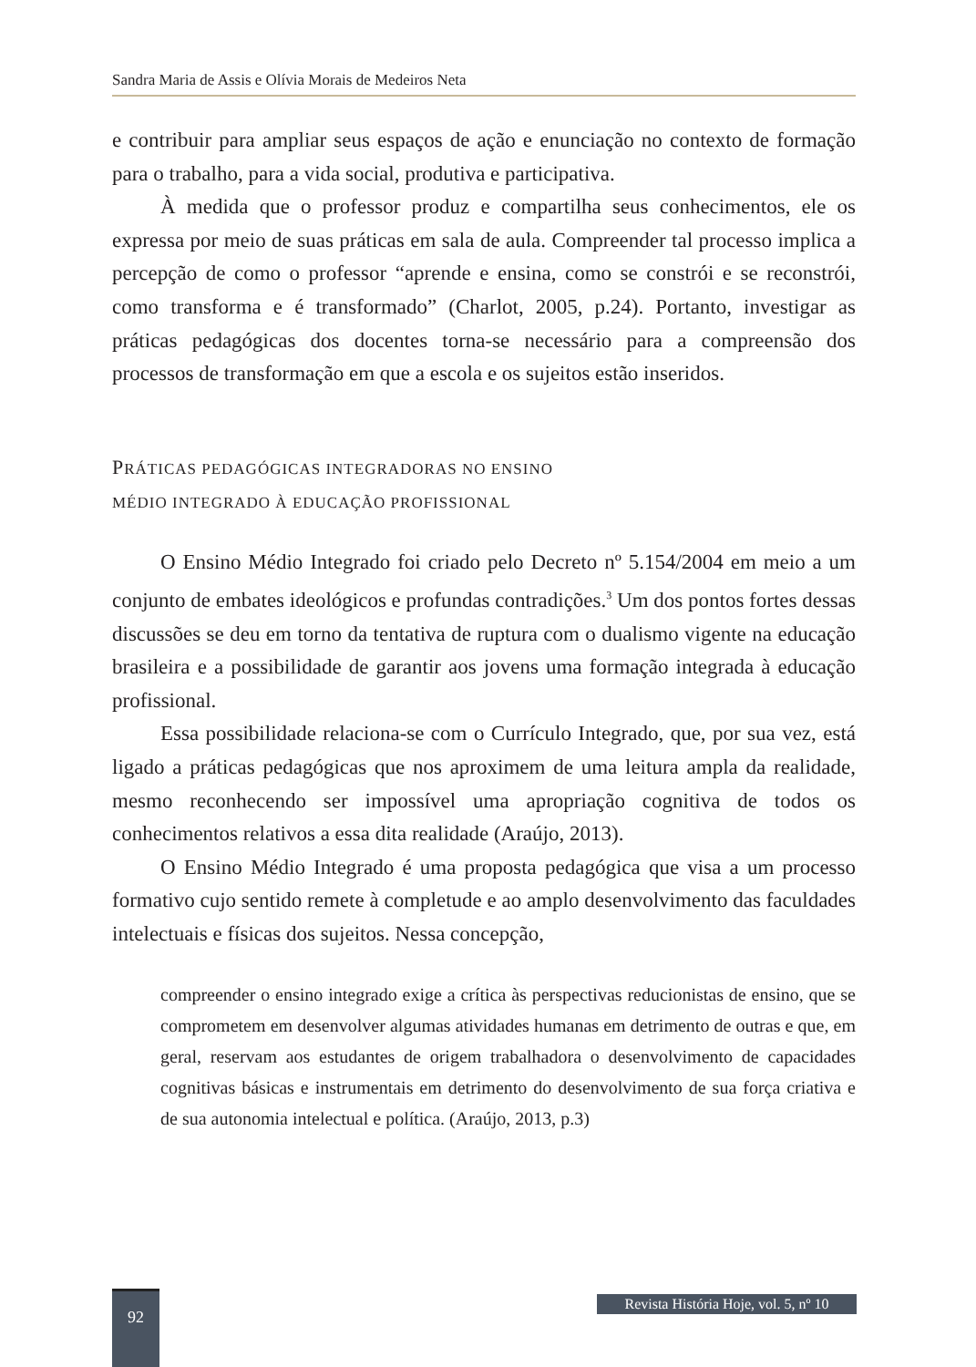Sandra Maria de Assis e Olívia Morais de Medeiros Neta
e contribuir para ampliar seus espaços de ação e enunciação no contexto de formação para o trabalho, para a vida social, produtiva e participativa.
À medida que o professor produz e compartilha seus conhecimentos, ele os expressa por meio de suas práticas em sala de aula. Compreender tal processo implica a percepção de como o professor “aprende e ensina, como se constrói e se reconstrói, como transforma e é transformado” (Charlot, 2005, p.24). Portanto, investigar as práticas pedagógicas dos docentes torna-se necessário para a compreensão dos processos de transformação em que a escola e os sujeitos estão inseridos.
PRÁTICAS PEDAGÓGICAS INTEGRADORAS NO ENSINO
MÉDIO INTEGRADO À EDUCAÇÃO PROFISSIONAL
O Ensino Médio Integrado foi criado pelo Decreto nº 5.154/2004 em meio a um conjunto de embates ideológicos e profundas contradições.<sup>3</sup> Um dos pontos fortes dessas discussões se deu em torno da tentativa de ruptura com o dualismo vigente na educação brasileira e a possibilidade de garantir aos jovens uma formação integrada à educação profissional.
Essa possibilidade relaciona-se com o Currículo Integrado, que, por sua vez, está ligado a práticas pedagógicas que nos aproximem de uma leitura ampla da realidade, mesmo reconhecendo ser impossível uma apropriação cognitiva de todos os conhecimentos relativos a essa dita realidade (Araújo, 2013).
O Ensino Médio Integrado é uma proposta pedagógica que visa a um processo formativo cujo sentido remete à completude e ao amplo desenvolvimento das faculdades intelectuais e físicas dos sujeitos. Nessa concepção,
compreender o ensino integrado exige a crítica às perspectivas reducionistas de ensino, que se comprometem em desenvolver algumas atividades humanas em detrimento de outras e que, em geral, reservam aos estudantes de origem trabalhadora o desenvolvimento de capacidades cognitivas básicas e instrumentais em detrimento do desenvolvimento de sua força criativa e de sua autonomia intelectual e política. (Araújo, 2013, p.3)
92
Revista História Hoje, vol. 5, nº 10